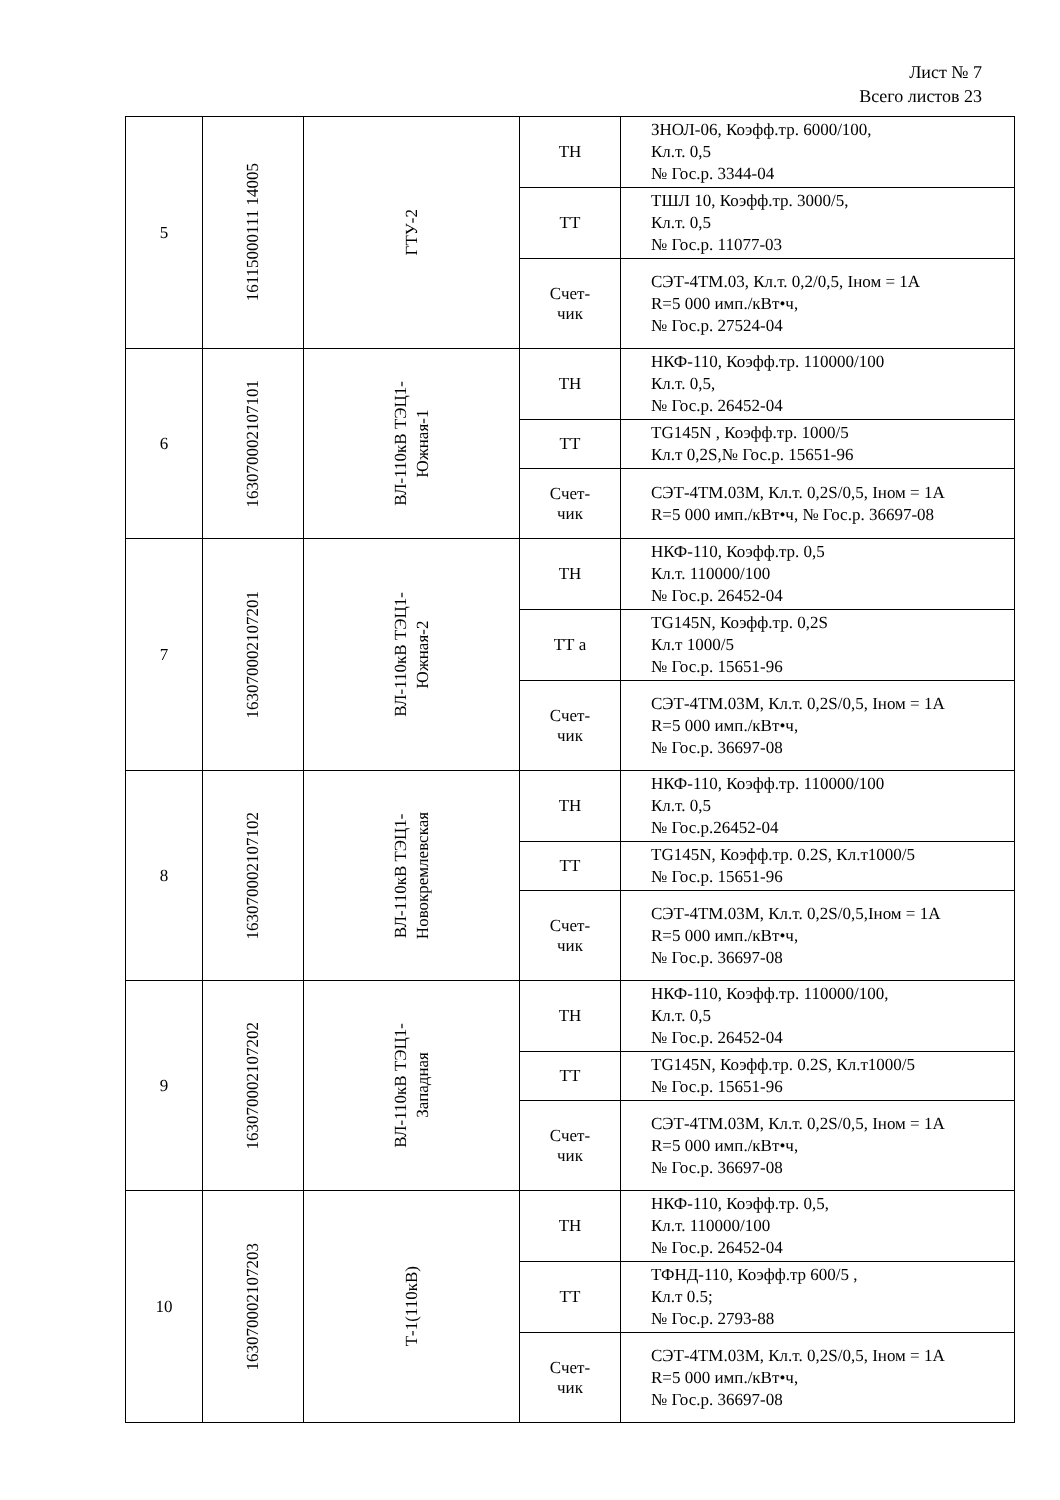Лист № 7
Всего листов 23
| 5 | 16115000111 14005 | ГТУ-2 | ТН | ЗНОЛ-06, Коэфф.тр. 6000/100, Кл.т. 0,5 № Гос.р. 3344-04 |
| | | | ТТ | ТШЛ 10, Коэфф.тр. 3000/5, Кл.т. 0,5 № Гос.р. 11077-03 |
| | | | Счет- чик | СЭТ-4ТМ.03, Кл.т. 0,2/0,5, Iном = 1А R=5 000 имп./кВт•ч, № Гос.р. 27524-04 |
| 6 | 163070002107101 | ВЛ-110кВ ТЭЦ1- Южная-1 | ТН | НКФ-110, Коэфф.тр. 110000/100 Кл.т. 0,5, № Гос.р. 26452-04 |
| | | | ТТ | TG145N , Коэфф.тр. 1000/5 Кл.т 0,2S,№ Гос.р. 15651-96 |
| | | | Счет- чик | СЭТ-4ТМ.03М, Кл.т. 0,2S/0,5, Iном = 1А R=5 000 имп./кВт•ч, № Гос.р. 36697-08 |
| 7 | 163070002107201 | ВЛ-110кВ ТЭЦ1- Южная-2 | ТН | НКФ-110, Коэфф.тр. 0,5 Кл.т. 110000/100 № Гос.р. 26452-04 |
| | | | ТТ а | TG145N, Коэфф.тр. 0,2S Кл.т 1000/5 № Гос.р. 15651-96 |
| | | | Счет- чик | СЭТ-4ТМ.03М, Кл.т. 0,2S/0,5, Iном = 1А R=5 000 имп./кВт•ч, № Гос.р. 36697-08 |
| 8 | 163070002107102 | ВЛ-110кВ ТЭЦ1- Новокремлевская | ТН | НКФ-110, Коэфф.тр. 110000/100 Кл.т. 0,5 № Гос.р.26452-04 |
| | | | ТТ | TG145N, Коэфф.тр. 0.2S, Кл.т1000/5 № Гос.р. 15651-96 |
| | | | Счет- чик | СЭТ-4ТМ.03М, Кл.т. 0,2S/0,5,Iном = 1А R=5 000 имп./кВт•ч, № Гос.р. 36697-08 |
| 9 | 163070002107202 | ВЛ-110кВ ТЭЦ1- Западная | ТН | НКФ-110, Коэфф.тр. 110000/100, Кл.т. 0,5 № Гос.р. 26452-04 |
| | | | ТТ | TG145N, Коэфф.тр. 0.2S, Кл.т1000/5 № Гос.р. 15651-96 |
| | | | Счет- чик | СЭТ-4ТМ.03М, Кл.т. 0,2S/0,5, Iном = 1А R=5 000 имп./кВт•ч, № Гос.р. 36697-08 |
| 10 | 163070002107203 | Т-1(110кВ) | ТН | НКФ-110, Коэфф.тр. 0,5, Кл.т. 110000/100 № Гос.р. 26452-04 |
| | | | ТТ | ТФНД-110, Коэфф.тр 600/5 , Кл.т 0.5; № Гос.р. 2793-88 |
| | | | Счет- чик | СЭТ-4ТМ.03М, Кл.т. 0,2S/0,5, Iном = 1А R=5 000 имп./кВт•ч, № Гос.р. 36697-08 |